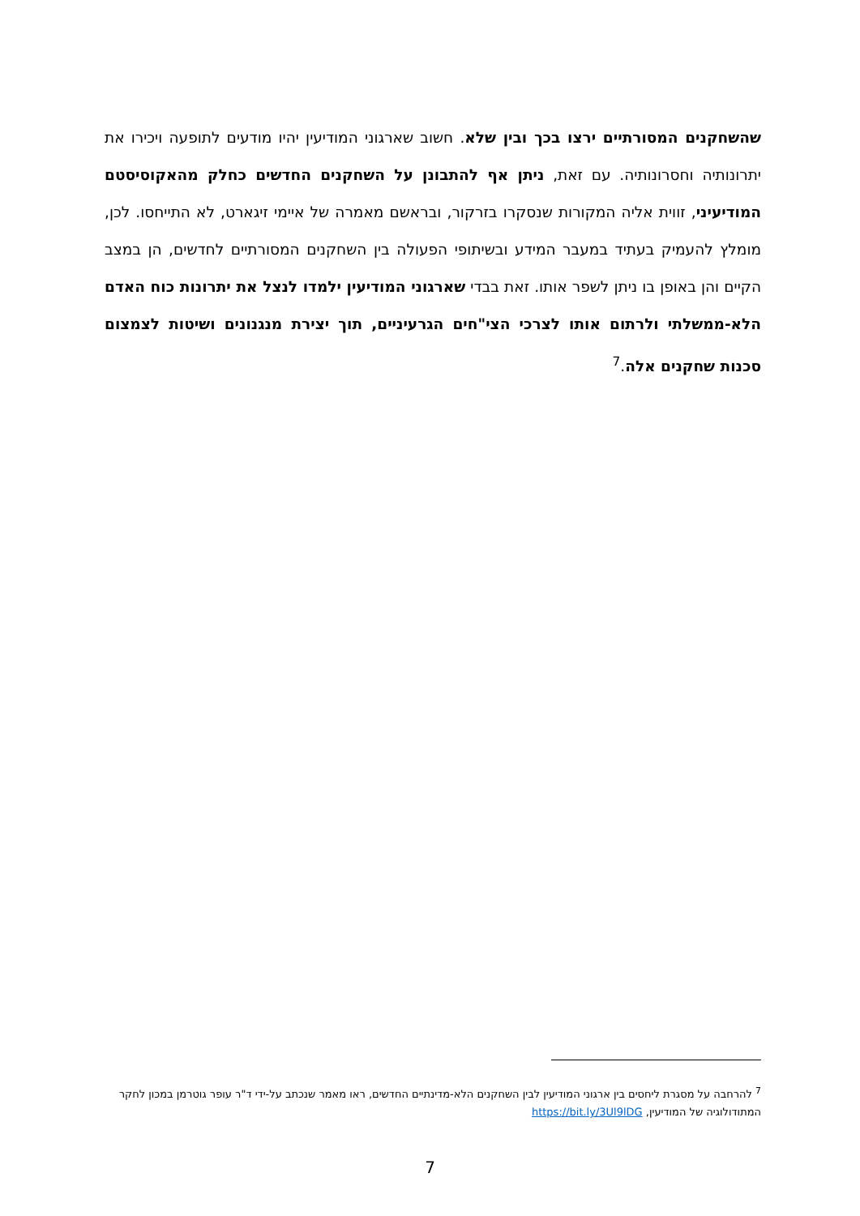שהשחקנים המסורתיים ירצו בכך ובין שלא. חשוב שארגוני המודיעין יהיו מודעים לתופעה ויכירו את יתרונותיה וחסרונותיה. עם זאת, ניתן אף להתבונן על השחקנים החדשים כחלק מהאקוסיסטם המודיעיני, זווית אליה המקורות שנסקרו בזרקור, ובראשם מאמרה של איימי זיגארט, לא התייחסו. לכן, מומלץ להעמיק בעתיד במעבר המידע ובשיתופי הפעולה בין השחקנים המסורתיים לחדשים, הן במצב הקיים והן באופן בו ניתן לשפר אותו. זאת בבדי שארגוני המודיעין ילמדו לנצל את יתרונות כוח האדם הלא-ממשלתי ולרתום אותו לצרכי הצי"חים הגרעיניים, תוך יצירת מנגנונים ושיטות לצמצום סכנות שחקנים אלה.<sup>7</sup>
<sup>7</sup> להרחבה על מסגרת ליחסים בין ארגוני המודיעין לבין השחקנים הלא-מדינתיים החדשים, ראו מאמר שנכתב על-ידי ד"ר עופר גוטרמן במכון לחקר המתודולוגיה של המודיעין, https://bit.ly/3Ul9lDG
7